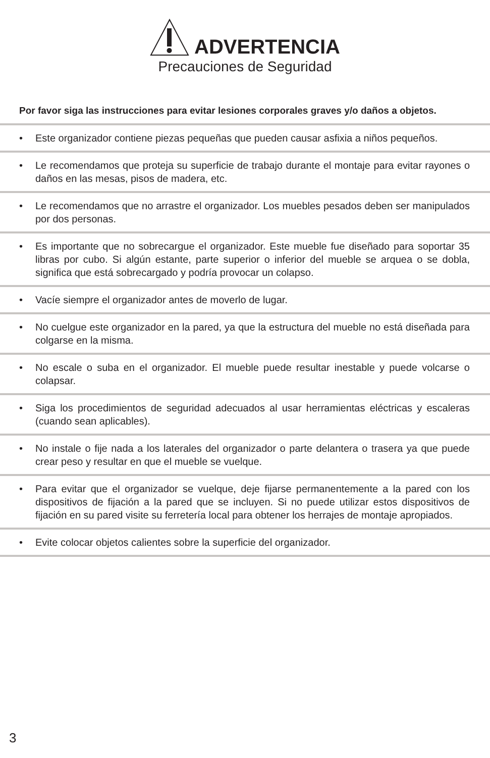ADVERTENCIA
Precauciones de Seguridad
Por favor siga las instrucciones para evitar lesiones corporales graves y/o daños a objetos.
• Este organizador contiene piezas pequeñas que pueden causar asfixia a niños pequeños.
• Le recomendamos que proteja su superficie de trabajo durante el montaje para evitar rayones o daños en las mesas, pisos de madera, etc.
• Le recomendamos que no arrastre el organizador. Los muebles pesados deben ser manipulados por dos personas.
• Es importante que no sobrecargue el organizador. Este mueble fue diseñado para soportar 35 libras por cubo. Si algún estante, parte superior o inferior del mueble se arquea o se dobla, significa que está sobrecargado y podría provocar un colapso.
• Vacíe siempre el organizador antes de moverlo de lugar.
• No cuelgue este organizador en la pared, ya que la estructura del mueble no está diseñada para colgarse en la misma.
• No escale o suba en el organizador. El mueble puede resultar inestable y puede volcarse o colapsar.
• Siga los procedimientos de seguridad adecuados al usar herramientas eléctricas y escaleras (cuando sean aplicables).
• No instale o fije nada a los laterales del organizador o parte delantera o trasera ya que puede crear peso y resultar en que el mueble se vuelque.
• Para evitar que el organizador se vuelque, deje fijarse permanentemente a la pared con los dispositivos de fijación a la pared que se incluyen. Si no puede utilizar estos dispositivos de fijación en su pared visite su ferretería local para obtener los herrajes de montaje apropiados.
• Evite colocar objetos calientes sobre la superficie del organizador.
3